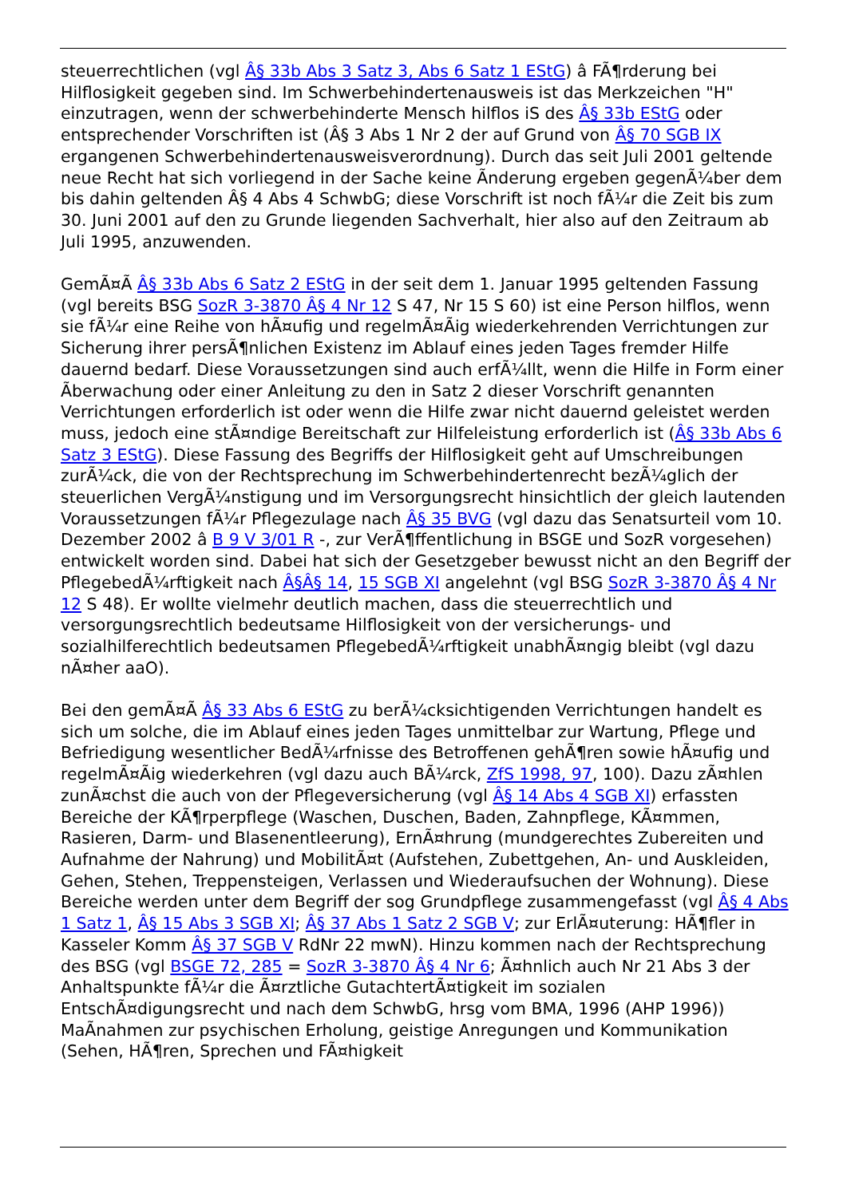steuerrechtlichen (vgl Â§ 33b Abs 3 Satz 3, Abs 6 Satz 1 EStG) â FÃ¶rderung bei Hilflosigkeit gegeben sind. Im Schwerbehindertenausweis ist das Merkzeichen "H" einzutragen, wenn der schwerbehinderte Mensch hilflos iS des Â§ 33b EStG oder entsprechender Vorschriften ist (Â§ 3 Abs 1 Nr 2 der auf Grund von Â§ 70 SGB IX ergangenen Schwerbehindertenausweisverordnung). Durch das seit Juli 2001 geltende neue Recht hat sich vorliegend in der Sache keine Ãnderung ergeben gegenÃ¼ber dem bis dahin geltenden Â§ 4 Abs 4 SchwbG; diese Vorschrift ist noch fÃ¼r die Zeit bis zum 30. Juni 2001 auf den zu Grunde liegenden Sachverhalt, hier also auf den Zeitraum ab Juli 1995, anzuwenden.
GemÃ¤Ã Â§ 33b Abs 6 Satz 2 EStG in der seit dem 1. Januar 1995 geltenden Fassung (vgl bereits BSG SozR 3-3870 Â§ 4 Nr 12 S 47, Nr 15 S 60) ist eine Person hilflos, wenn sie fÃ¼r eine Reihe von hÃ¤ufig und regelmÃ¤Ãig wiederkehrenden Verrichtungen zur Sicherung ihrer persÃ¶nlichen Existenz im Ablauf eines jeden Tages fremder Hilfe dauernd bedarf. Diese Voraussetzungen sind auch erfÃ¼llt, wenn die Hilfe in Form einer Ãberwachung oder einer Anleitung zu den in Satz 2 dieser Vorschrift genannten Verrichtungen erforderlich ist oder wenn die Hilfe zwar nicht dauernd geleistet werden muss, jedoch eine stÃ¤ndige Bereitschaft zur Hilfeleistung erforderlich ist (Â§ 33b Abs 6 Satz 3 EStG). Diese Fassung des Begriffs der Hilflosigkeit geht auf Umschreibungen zurÃ¼ck, die von der Rechtsprechung im Schwerbehindertenrecht bezÃ¼glich der steuerlichen VergÃ¼nstigung und im Versorgungsrecht hinsichtlich der gleich lautenden Voraussetzungen fÃ¼r Pflegezulage nach Â§ 35 BVG (vgl dazu das Senatsurteil vom 10. Dezember 2002 â B 9 V 3/01 R -, zur VerÃ¶ffentlichung in BSGE und SozR vorgesehen) entwickelt worden sind. Dabei hat sich der Gesetzgeber bewusst nicht an den Begriff der PflegebedÃ¼rftigkeit nach Â§Â§ 14, 15 SGB XI angelehnt (vgl BSG SozR 3-3870 Â§ 4 Nr 12 S 48). Er wollte vielmehr deutlich machen, dass die steuerrechtlich und versorgungsrechtlich bedeutsame Hilflosigkeit von der versicherungs- und sozialhilferechtlich bedeutsamen PflegebedÃ¼rftigkeit unabhÃ¤ngig bleibt (vgl dazu nÃ¤her aaO).
Bei den gemÃ¤Ã Â§ 33 Abs 6 EStG zu berÃ¼cksichtigenden Verrichtungen handelt es sich um solche, die im Ablauf eines jeden Tages unmittelbar zur Wartung, Pflege und Befriedigung wesentlicher BedÃ¼rfnisse des Betroffenen gehÃ¶ren sowie hÃ¤ufig und regelmÃ¤Ãig wiederkehren (vgl dazu auch BÃ¼rck, ZfS 1998, 97, 100). Dazu zÃ¤hlen zunÃ¤chst die auch von der Pflegeversicherung (vgl Â§ 14 Abs 4 SGB XI) erfassten Bereiche der KÃ¶rperpflege (Waschen, Duschen, Baden, Zahnpflege, KÃ¤mmen, Rasieren, Darm- und Blasenentleerung), ErnÃ¤hrung (mundgerechtes Zubereiten und Aufnahme der Nahrung) und MobilitÃ¤t (Aufstehen, Zubettgehen, An- und Auskleiden, Gehen, Stehen, Treppensteigen, Verlassen und Wiederaufsuchen der Wohnung). Diese Bereiche werden unter dem Begriff der sog Grundpflege zusammengefasst (vgl Â§ 4 Abs 1 Satz 1, Â§ 15 Abs 3 SGB XI; Â§ 37 Abs 1 Satz 2 SGB V; zur ErlÃ¤uterung: HÃ¶fler in Kasseler Komm Â§ 37 SGB V RdNr 22 mwN). Hinzu kommen nach der Rechtsprechung des BSG (vgl BSGE 72, 285 = SozR 3-3870 Â§ 4 Nr 6; Ã¤hnlich auch Nr 21 Abs 3 der Anhaltspunkte fÃ¼r die Ã¤rztliche GutachtertÃ¤tigkeit im sozialen EntschÃ¤digungsrecht und nach dem SchwbG, hrsg vom BMA, 1996 (AHP 1996)) MaÃnahmen zur psychischen Erholung, geistige Anregungen und Kommunikation (Sehen, HÃ¶ren, Sprechen und FÃ¤higkeit